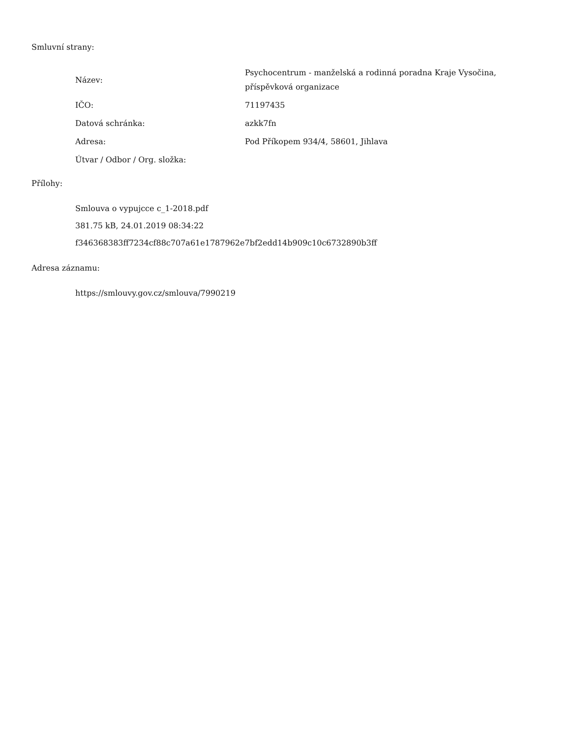Smluvní strany:
| Název: | Psychocentrum - manželská a rodinná poradna Kraje Vysočina, příspěvková organizace |
| IČO: | 71197435 |
| Datová schránka: | azkk7fn |
| Adresa: | Pod Příkopem 934/4, 58601, Jihlava |
| Útvar / Odbor / Org. složka: | |
Přílohy:
Smlouva o vypujcce c_1-2018.pdf
381.75 kB, 24.01.2019 08:34:22
f346368383ff7234cf88c707a61e1787962e7bf2edd14b909c10c6732890b3ff
Adresa záznamu:
https://smlouvy.gov.cz/smlouva/7990219